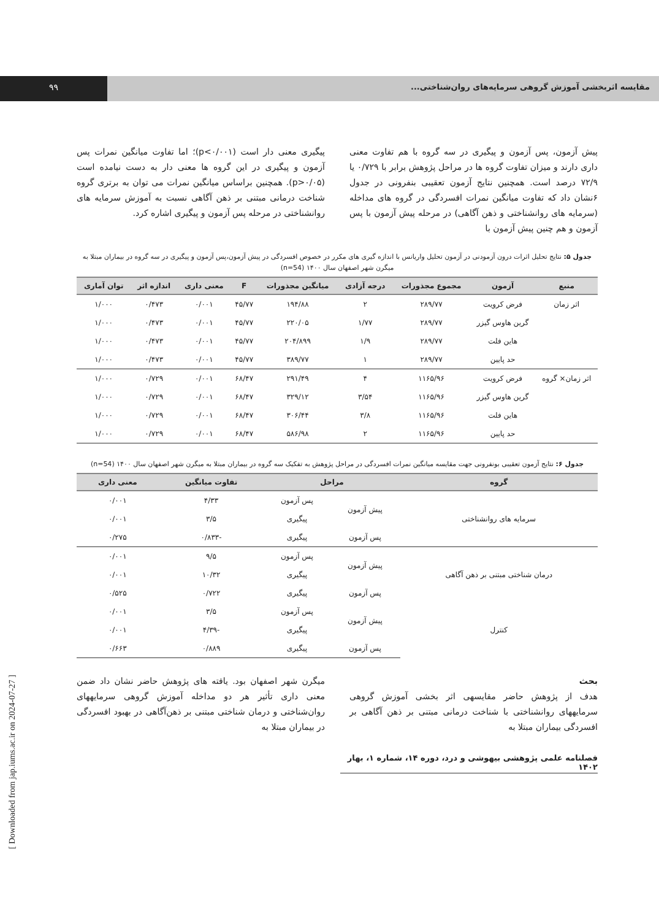مقایسه اثربخشی آموزش گروهی سرمایه‌های روان‌شناختی...
۹۹
پیش آزمون، پس آزمون و پیگیری در سه گروه با هم تفاوت معنی داری دارند و میزان تفاوت گروه ها در مراحل پژوهش برابر با ۰/۷۲۹ یا ۷۲/۹ درصد است. همچنین نتایج آزمون تعقیبی بنفرونی در جدول ۶نشان داد که تفاوت میانگین نمرات افسردگی در گروه های مداخله (سرمایه های روانشناختی و ذهن آگاهی) در مرحله پیش آزمون با پس آزمون و هم چنین پیش آزمون با
پیگیری معنی دار است (p<۰/۰۰۱)؛ اما تفاوت میانگین نمرات پس آزمون و پیگیری در این گروه ها معنی دار به دست نیامده است (p>۰/۰۵). همچنین براساس میانگین نمرات می توان به برتری گروه شناخت درمانی مبتنی بر ذهن آگاهی نسبت به آموزش سرمایه های روانشناختی در مرحله پس آزمون و پیگیری اشاره کرد.
جدول ۵: نتایج تحلیل اثرات درون آزمودنی در آزمون تحلیل واریانس با اندازه گیری های مکرر در خصوص افسردگی در پیش آزمون،پس آزمون و پیگیری در سه گروه در بیماران مبتلا به میگرن شهر اصفهان سال ۱۴۰۰ (n=54)
| منبع | آزمون | مجموع مجذورات | درجه آزادی | میانگین مجذورات | F | معنی داری | اندازه اثر | توان آماری |
| --- | --- | --- | --- | --- | --- | --- | --- | --- |
| اثر زمان | فرض کرویت | ۲۸۹/۷۷ | ۲ | ۱۹۴/۸۸ | ۴۵/۷۷ | ۰/۰۰۱ | ۰/۴۷۳ | ۱/۰۰۰ |
| | گرین هاوس گیزر | ۲۸۹/۷۷ | ۱/۷۷ | ۲۲۰/۰۵ | ۴۵/۷۷ | ۰/۰۰۱ | ۰/۴۷۳ | ۱/۰۰۰ |
| | هاین فلت | ۲۸۹/۷۷ | ۱/۹ | ۲۰۴/۸۹۹ | ۴۵/۷۷ | ۰/۰۰۱ | ۰/۴۷۳ | ۱/۰۰۰ |
| | حد پایین | ۲۸۹/۷۷ | ۱ | ۳۸۹/۷۷ | ۴۵/۷۷ | ۰/۰۰۱ | ۰/۴۷۳ | ۱/۰۰۰ |
| اثر زمان× گروه | فرض کرویت | ۱۱۶۵/۹۶ | ۴ | ۲۹۱/۴۹ | ۶۸/۴۷ | ۰/۰۰۱ | ۰/۷۲۹ | ۱/۰۰۰ |
| | گرین هاوس گیزر | ۱۱۶۵/۹۶ | ۳/۵۴ | ۳۲۹/۱۲ | ۶۸/۴۷ | ۰/۰۰۱ | ۰/۷۲۹ | ۱/۰۰۰ |
| | هاین فلت | ۱۱۶۵/۹۶ | ۳/۸ | ۳۰۶/۴۴ | ۶۸/۴۷ | ۰/۰۰۱ | ۰/۷۲۹ | ۱/۰۰۰ |
| | حد پایین | ۱۱۶۵/۹۶ | ۲ | ۵۸۶/۹۸ | ۶۸/۴۷ | ۰/۰۰۱ | ۰/۷۲۹ | ۱/۰۰۰ |
جدول ۶: نتایج آزمون تعقیبی بونفرونی جهت مقایسه میانگین نمرات افسردگی در مراحل پژوهش به تفکیک سه گروه در بیماران مبتلا به میگرن شهر اصفهان سال ۱۴۰۰ (n=54)
| گروه | مراحل | | تفاوت میانگین | معنی داری |
| --- | --- | --- | --- | --- |
| سرمایه های روانشناختی | پیش آزمون | پس آزمون | ۴/۳۳ | ۰/۰۰۱ |
| | | پیگیری | ۳/۵ | ۰/۰۰۱ |
| | پس آزمون | پیگیری | -۰/۸۳۳ | ۰/۲۷۵ |
| درمان شناختی مبتنی بر ذهن آگاهی | پیش آزمون | پس آزمون | ۹/۵ | ۰/۰۰۱ |
| | | پیگیری | ۱۰/۳۲ | ۰/۰۰۱ |
| | پس آزمون | پیگیری | ۰/۷۲۲ | ۰/۵۲۵ |
| کنترل | پیش آزمون | پس آزمون | ۳/۵ | ۰/۰۰۱ |
| | | پیگیری | -۴/۳۹ | ۰/۰۰۱ |
| | پس آزمون | پیگیری | ۰/۸۸۹ | ۰/۶۶۳ |
بحث
هدف از پژوهش حاضر مقایسهی اثر بخشی آموزش گروهی سرمایههای روانشناختی با شناخت درمانی مبتنی بر ذهن آگاهی بر افسردگی بیماران مبتلا به
میگرن شهر اصفهان بود. یافته های پژوهش حاضر نشان داد ضمن معنی داری تأثیر هر دو مداخله آموزش گروهی سرمایههای روان‌شناختی و درمان شناختی مبتنی بر ذهن‌آگاهی در بهبود افسردگی در بیماران مبتلا به
فصلنامه علمی پژوهشی بیهوشی و درد، دوره ۱۴، شماره ۱، بهار ۱۴۰۲
[ Downloaded from jap.iums.ac.ir on 2024-07-27 ]